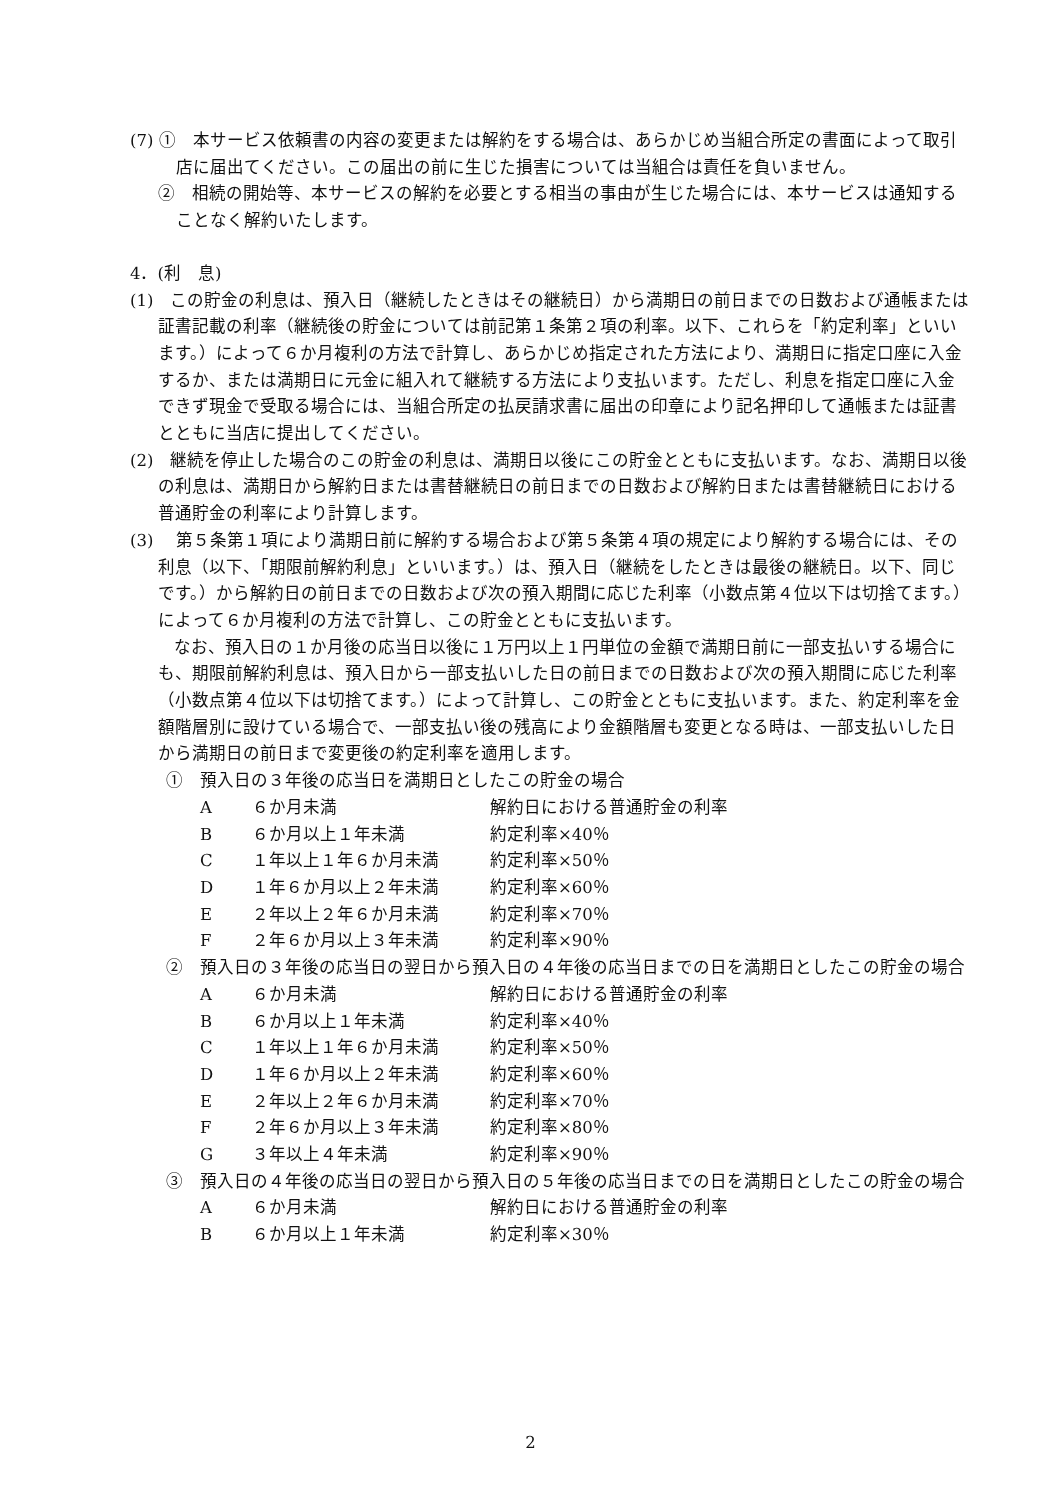(7) ①　本サービス依頼書の内容の変更または解約をする場合は、あらかじめ当組合所定の書面によって取引店に届出てください。この届出の前に生じた損害については当組合は責任を負いません。
②　相続の開始等、本サービスの解約を必要とする相当の事由が生じた場合には、本サービスは通知することなく解約いたします。
4．(利　息)
(1)　この貯金の利息は、預入日（継続したときはその継続日）から満期日の前日までの日数および通帳または証書記載の利率（継続後の貯金については前記第１条第２項の利率。以下、これらを「約定利率」といいます。）によって６か月複利の方法で計算し、あらかじめ指定された方法により、満期日に指定口座に入金するか、または満期日に元金に組入れて継続する方法により支払います。ただし、利息を指定口座に入金できず現金で受取る場合には、当組合所定の払戻請求書に届出の印章により記名押印して通帳または証書とともに当店に提出してください。
(2)　継続を停止した場合のこの貯金の利息は、満期日以後にこの貯金とともに支払います。なお、満期日以後の利息は、満期日から解約日または書替継続日の前日までの日数および解約日または書替継続日における普通貯金の利率により計算します。
(3)　 第５条第１項により満期日前に解約する場合および第５条第４項の規定により解約する場合には、その利息（以下、「期限前解約利息」といいます。）は、預入日（継続をしたときは最後の継続日。以下、同じです。）から解約日の前日までの日数および次の預入期間に応じた利率（小数点第４位以下は切捨てます。）によって６か月複利の方法で計算し、この貯金とともに支払います。
なお、預入日の１か月後の応当日以後に１万円以上１円単位の金額で満期日前に一部支払いする場合にも、期限前解約利息は、預入日から一部支払いした日の前日までの日数および次の預入期間に応じた利率（小数点第４位以下は切捨てます。）によって計算し、この貯金とともに支払います。また、約定利率を金額階層別に設けている場合で、一部支払い後の残高により金額階層も変更となる時は、一部支払いした日から満期日の前日まで変更後の約定利率を適用します。
①　預入日の３年後の応当日を満期日としたこの貯金の場合
A ６か月未満 解約日における普通貯金の利率
B ６か月以上１年未満 約定利率×40％
C １年以上１年６か月未満 約定利率×50％
D １年６か月以上２年未満 約定利率×60％
E ２年以上２年６か月未満 約定利率×70％
F ２年６か月以上３年未満 約定利率×90％
②　預入日の３年後の応当日の翌日から預入日の４年後の応当日までの日を満期日としたこの貯金の場合
A ６か月未満 解約日における普通貯金の利率
B ６か月以上１年未満 約定利率×40％
C １年以上１年６か月未満 約定利率×50％
D １年６か月以上２年未満 約定利率×60％
E ２年以上２年６か月未満 約定利率×70％
F ２年６か月以上３年未満 約定利率×80％
G ３年以上４年未満 約定利率×90％
③　預入日の４年後の応当日の翌日から預入日の５年後の応当日までの日を満期日としたこの貯金の場合
A ６か月未満 解約日における普通貯金の利率
B ６か月以上１年未満 約定利率×30％
2